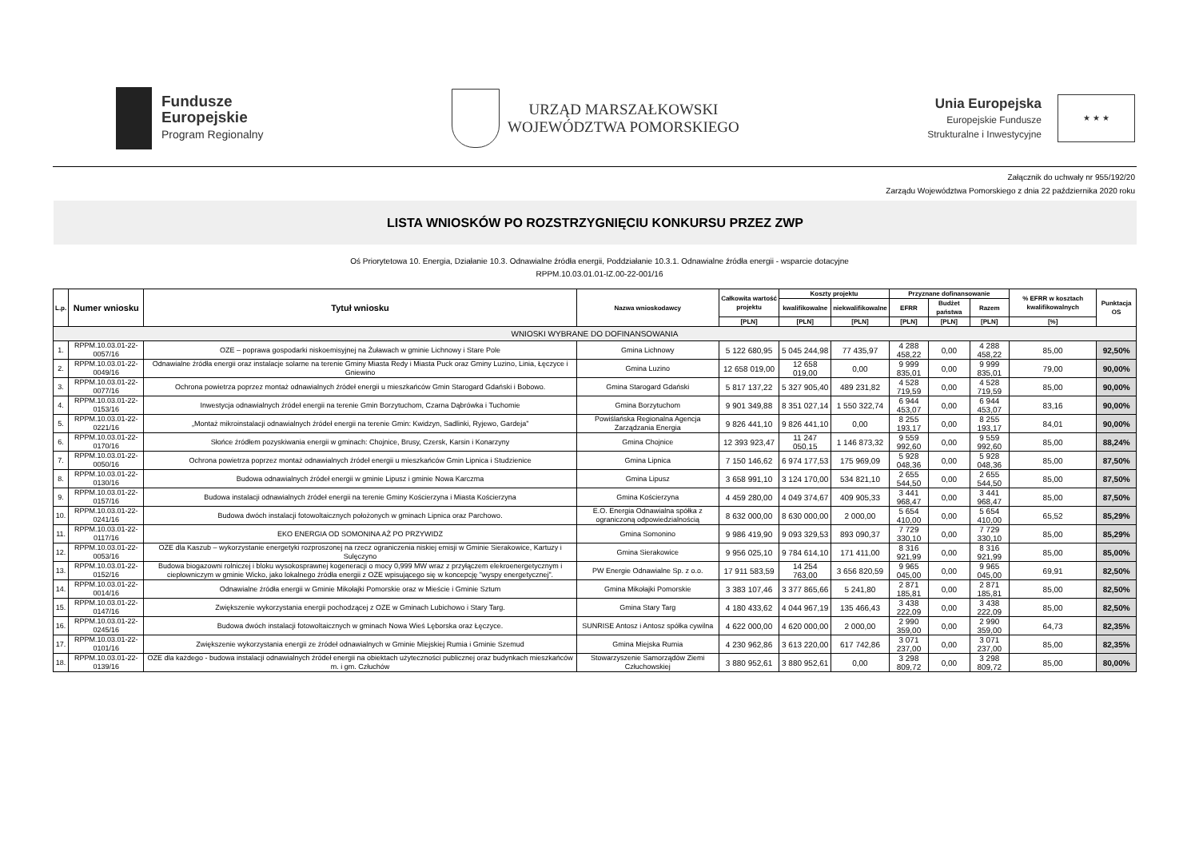Fundusze
Europejskie
Program Regionalny
URZĄD MARSZAŁKOWSKI
WOJEWÓDZTWA POMORSKIEGO
Unia Europejska
Europejskie Fundusze
Strukturalne i Inwestycyjne
★ ★ ★
Załącznik do uchwały nr 955/192/20
Zarządu Województwa Pomorskiego z dnia 22 października 2020 roku
LISTA WNIOSKÓW PO ROZSTRZYGNIĘCIU KONKURSU PRZEZ ZWP
Oś Priorytetowa 10. Energia, Działanie 10.3. Odnawialne źródła energii, Poddziałanie 10.3.1. Odnawialne źródła energii - wsparcie dotacyjne
RPPM.10.03.01.01-IZ.00-22-001/16
| L.p. | Numer wniosku | Tytuł wniosku | Nazwa wnioskodawcy | Całkowita wartość projektu | Koszty projektu | | Przyznane dofinansowanie | | | % EFRR w kosztach kwalifikowalnych | Punktacja OS |
| --- | --- | --- | --- | --- | --- | --- | --- | --- | --- | --- | --- |
| | | | | | kwalifikowalne | niekwalifikowalne | EFRR | Budżet państwa | Razem | | |
| | | | | [PLN] | [PLN] | [PLN] | [PLN] | [PLN] | [PLN] | [%] | |
| WNIOSKI WYBRANE DO DOFINANSOWANIA | | | | | | | | | | | |
| 1. | RPPM.10.03.01-22-0057/16 | OZE – poprawa gospodarki niskoemisyjnej na Żuławach w gminie Lichnowy i Stare Pole | Gmina Lichnowy | 5 122 680,95 | 5 045 244,98 | 77 435,97 | 4 288 458,22 | 0,00 | 4 288 458,22 | 85,00 | 92,50% |
| 2. | RPPM.10.03.01-22-0049/16 | Odnawialne źródła energii oraz instalacje solarne na terenie Gminy Miasta Redy i Miasta Puck oraz Gminy Luzino, Linia, Łęczyce i Gniewino | Gmina Luzino | 12 658 019,00 | 12 658 019,00 | 0,00 | 9 999 835,01 | 0,00 | 9 999 835,01 | 79,00 | 90,00% |
| 3. | RPPM.10.03.01-22-0077/16 | Ochrona powietrza poprzez montaż odnawialnych źródeł energii u mieszkańców Gmin Starogard Gdański i Bobowo. | Gmina Starogard Gdański | 5 817 137,22 | 5 327 905,40 | 489 231,82 | 4 528 719,59 | 0,00 | 4 528 719,59 | 85,00 | 90,00% |
| 4. | RPPM.10.03.01-22-0153/16 | Inwestycja odnawialnych źródeł energii na terenie Gmin Borzytuchom, Czarna Dąbrówka i Tuchomie | Gmina Borzytuchom | 9 901 349,88 | 8 351 027,14 | 1 550 322,74 | 6 944 453,07 | 0,00 | 6 944 453,07 | 83,16 | 90,00% |
| 5. | RPPM.10.03.01-22-0221/16 | „Montaż mikroinstalacji odnawialnych źródeł energii na terenie Gmin: Kwidzyn, Sadlinki, Ryjewo, Gardeja” | Powiślańska Regionalna Agencja Zarządzania Energia | 9 826 441,10 | 9 826 441,10 | 0,00 | 8 255 193,17 | 0,00 | 8 255 193,17 | 84,01 | 90,00% |
| 6. | RPPM.10.03.01-22-0170/16 | Słońce źródłem pozyskiwania energii w gminach: Chojnice, Brusy, Czersk, Karsin i Konarzyny | Gmina Chojnice | 12 393 923,47 | 11 247 050,15 | 1 146 873,32 | 9 559 992,60 | 0,00 | 9 559 992,60 | 85,00 | 88,24% |
| 7. | RPPM.10.03.01-22-0050/16 | Ochrona powietrza poprzez montaż odnawialnych źródeł energii u mieszkańców Gmin Lipnica i Studzienice | Gmina Lipnica | 7 150 146,62 | 6 974 177,53 | 175 969,09 | 5 928 048,36 | 0,00 | 5 928 048,36 | 85,00 | 87,50% |
| 8. | RPPM.10.03.01-22-0130/16 | Budowa odnawialnych źródeł energii w gminie Lipusz i gminie Nowa Karczma | Gmina Lipusz | 3 658 991,10 | 3 124 170,00 | 534 821,10 | 2 655 544,50 | 0,00 | 2 655 544,50 | 85,00 | 87,50% |
| 9. | RPPM.10.03.01-22-0157/16 | Budowa instalacji odnawialnych źródeł energii na terenie Gminy Kościerzyna i Miasta Kościerzyna | Gmina Kościerzyna | 4 459 280,00 | 4 049 374,67 | 409 905,33 | 3 441 968,47 | 0,00 | 3 441 968,47 | 85,00 | 87,50% |
| 10. | RPPM.10.03.01-22-0241/16 | Budowa dwóch instalacji fotowoltaicznych położonych w gminach Lipnica oraz Parchowo. | E.O. Energia Odnawialna spółka z ograniczoną odpowiedzialnością | 8 632 000,00 | 8 630 000,00 | 2 000,00 | 5 654 410,00 | 0,00 | 5 654 410,00 | 65,52 | 85,29% |
| 11. | RPPM.10.03.01-22-0117/16 | EKO ENERGIA OD SOMONINA AŻ PO PRZYWIDZ | Gmina Somonino | 9 986 419,90 | 9 093 329,53 | 893 090,37 | 7 729 330,10 | 0,00 | 7 729 330,10 | 85,00 | 85,29% |
| 12. | RPPM.10.03.01-22-0053/16 | OZE dla Kaszub – wykorzystanie energetyki rozproszonej na rzecz ograniczenia niskiej emisji w Gminie Sierakowice, Kartuzy i Sulęczyno | Gmina Sierakowice | 9 956 025,10 | 9 784 614,10 | 171 411,00 | 8 316 921,99 | 0,00 | 8 316 921,99 | 85,00 | 85,00% |
| 13. | RPPM.10.03.01-22-0152/16 | Budowa biogazowni rolniczej i bloku wysokosprawnej kogeneracji o mocy 0,999 MW wraz z przyłączem elekroenergetycznym i ciepłowniczym w gminie Wicko, jako lokalnego źródła energii z OZE wpisującego się w koncepcję "wyspy energetycznej". | PW Energie Odnawialne Sp. z o.o. | 17 911 583,59 | 14 254 763,00 | 3 656 820,59 | 9 965 045,00 | 0,00 | 9 965 045,00 | 69,91 | 82,50% |
| 14. | RPPM.10.03.01-22-0014/16 | Odnawialne źródła energii w Gminie Mikołajki Pomorskie oraz w Mieście i Gminie Sztum | Gmina Mikołajki Pomorskie | 3 383 107,46 | 3 377 865,66 | 5 241,80 | 2 871 185,81 | 0,00 | 2 871 185,81 | 85,00 | 82,50% |
| 15. | RPPM.10.03.01-22-0147/16 | Zwiększenie wykorzystania energii pochodzącej z OZE w Gminach Lubichowo i Stary Targ. | Gmina Stary Targ | 4 180 433,62 | 4 044 967,19 | 135 466,43 | 3 438 222,09 | 0,00 | 3 438 222,09 | 85,00 | 82,50% |
| 16. | RPPM.10.03.01-22-0245/16 | Budowa dwóch instalacji fotowoltaicznych w gminach Nowa Wieś Lęborska oraz Łęczyce. | SUNRISE Antosz i Antosz spółka cywilna | 4 622 000,00 | 4 620 000,00 | 2 000,00 | 2 990 359,00 | 0,00 | 2 990 359,00 | 64,73 | 82,35% |
| 17. | RPPM.10.03.01-22-0101/16 | Zwiększenie wykorzystania energii ze źródeł odnawialnych w Gminie Miejskiej Rumia i Gminie Szemud | Gmina Miejska Rumia | 4 230 962,86 | 3 613 220,00 | 617 742,86 | 3 071 237,00 | 0,00 | 3 071 237,00 | 85,00 | 82,35% |
| 18. | RPPM.10.03.01-22-0139/16 | OZE dla każdego - budowa instalacji odnawialnych źródeł energii na obiektach użyteczności publicznej oraz budynkach mieszkańców m. i gm. Człuchów | Stowarzyszenie Samorządów Ziemi Człuchowskiej | 3 880 952,61 | 3 880 952,61 | 0,00 | 3 298 809,72 | 0,00 | 3 298 809,72 | 85,00 | 80,00% |